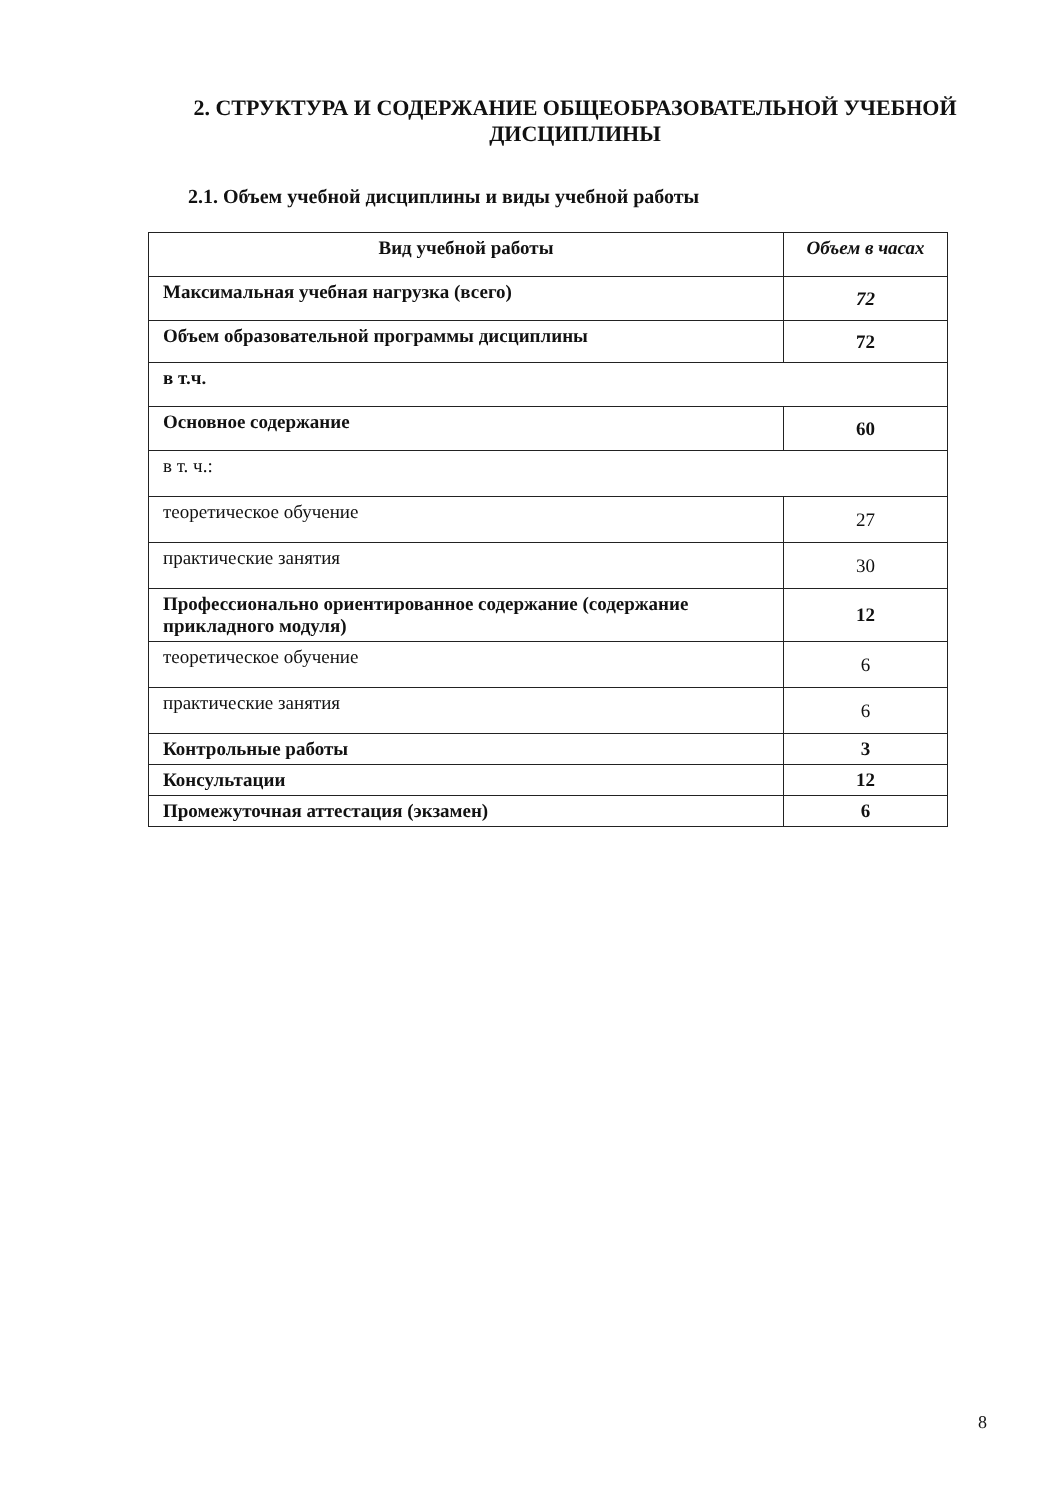2. СТРУКТУРА И СОДЕРЖАНИЕ ОБЩЕОБРАЗОВАТЕЛЬНОЙ УЧЕБНОЙ ДИСЦИПЛИНЫ
2.1. Объем учебной дисциплины и виды учебной работы
| Вид учебной работы | Объем в часах |
| --- | --- |
| Максимальная учебная нагрузка (всего) | 72 |
| Объем образовательной программы дисциплины | 72 |
| в т.ч. | |
| Основное содержание | 60 |
| в т. ч.: | |
| теоретическое обучение | 27 |
| практические занятия | 30 |
| Профессионально ориентированное содержание (содержание прикладного модуля) | 12 |
| теоретическое обучение | 6 |
| практические занятия | 6 |
| Контрольные работы | 3 |
| Консультации | 12 |
| Промежуточная аттестация (экзамен) | 6 |
8